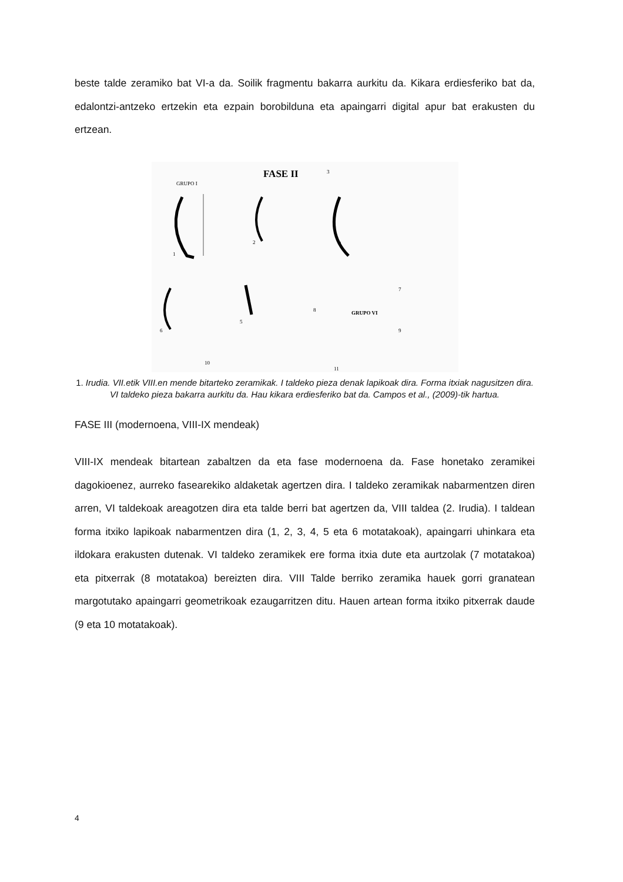beste talde zeramiko bat VI-a da. Soilik fragmentu bakarra aurkitu da. Kikara erdiesferiko bat da, edalontzi-antzeko ertzekin eta ezpain borobilduna eta apaingarri digital apur bat erakusten du ertzean.
FASE II
GRUPO I
3
1
2
4
GRUPO VI
6
5
8
7
9
10
11
1. Irudia. VII.etik VIII.en mende bitarteko zeramikak. I taldeko pieza denak lapikoak dira. Forma itxiak nagusitzen dira. VI taldeko pieza bakarra aurkitu da. Hau kikara erdiesferiko bat da. Campos et al., (2009)-tik hartua.
FASE III (modernoena, VIII-IX mendeak)
VIII-IX mendeak bitartean zabaltzen da eta fase modernoena da. Fase honetako zeramikei dagokioenez, aurreko fasearekiko aldaketak agertzen dira. I taldeko zeramikak nabarmentzen diren arren, VI taldekoak areagotzen dira eta talde berri bat agertzen da, VIII taldea (2. Irudia). I taldean forma itxiko lapikoak nabarmentzen dira (1, 2, 3, 4, 5 eta 6 motatakoak), apaingarri uhinkara eta ildokara erakusten dutenak. VI taldeko zeramikek ere forma itxia dute eta aurtzolak (7 motatakoa) eta pitxerrak (8 motatakoa) bereizten dira. VIII Talde berriko zeramika hauek gorri granatean margotutako apaingarri geometrikoak ezaugarritzen ditu. Hauen artean forma itxiko pitxerrak daude (9 eta 10 motatakoak).
4